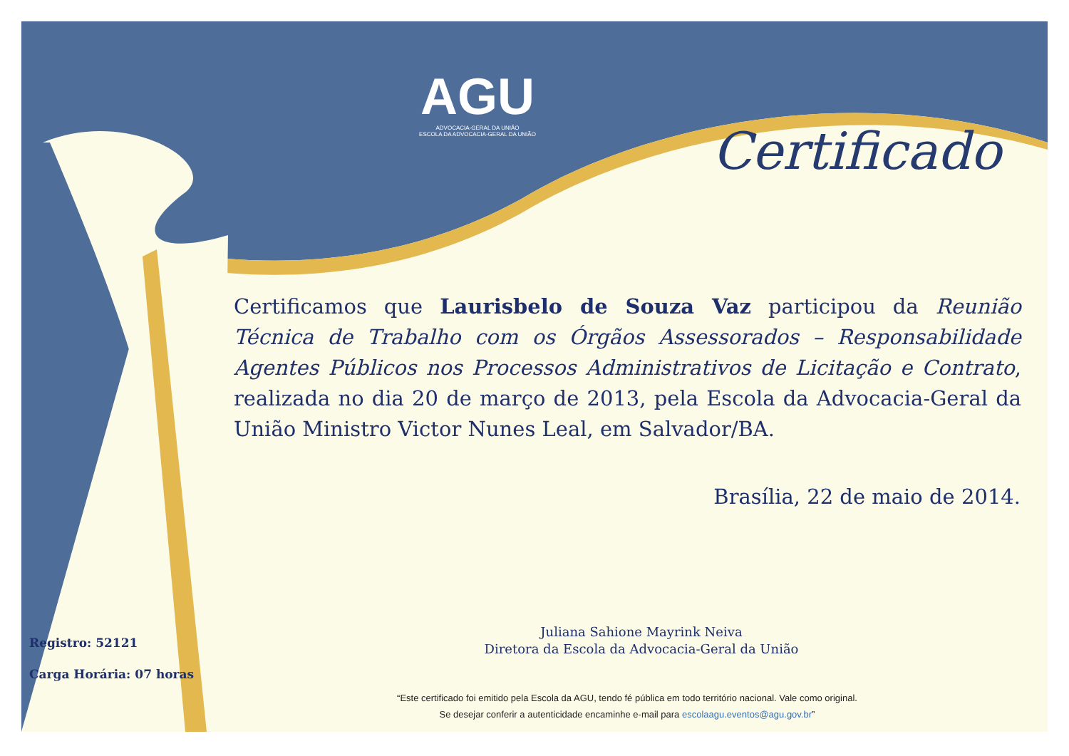AGU
ADVOCACIA-GERAL DA UNIÃO
ESCOLA DA ADVOCACIA-GERAL DA UNIÃO
Certificado
Certificamos que Laurisbelo de Souza Vaz participou da Reunião Técnica de Trabalho com os Órgãos Assessorados – Responsabilidade Agentes Públicos nos Processos Administrativos de Licitação e Contrato, realizada no dia 20 de março de 2013, pela Escola da Advocacia-Geral da União Ministro Victor Nunes Leal, em Salvador/BA.
Brasília, 22 de maio de 2014.
Juliana Sahione Mayrink Neiva
Diretora da Escola da Advocacia-Geral da União
Registro: 52121
Carga Horária: 07 horas
“Este certificado foi emitido pela Escola da AGU, tendo fé pública em todo território nacional. Vale como original.
Se desejar conferir a autenticidade encaminhe e-mail para escolaagu.eventos@agu.gov.br”